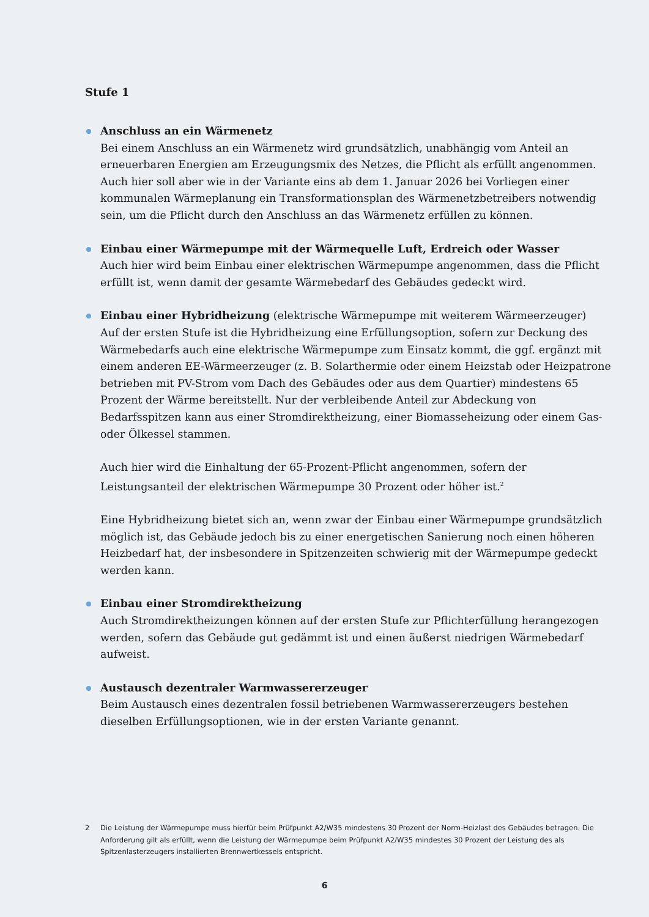Stufe 1
Anschluss an ein Wärmenetz
Bei einem Anschluss an ein Wärmenetz wird grundsätzlich, unabhängig vom Anteil an erneuerbaren Energien am Erzeugungsmix des Netzes, die Pflicht als erfüllt angenommen. Auch hier soll aber wie in der Variante eins ab dem 1. Januar 2026 bei Vorliegen einer kommunalen Wärmeplanung ein Transformationsplan des Wärmenetzbetreibers notwendig sein, um die Pflicht durch den Anschluss an das Wärmenetz erfüllen zu können.
Einbau einer Wärmepumpe mit der Wärmequelle Luft, Erdreich oder Wasser
Auch hier wird beim Einbau einer elektrischen Wärmepumpe angenommen, dass die Pflicht erfüllt ist, wenn damit der gesamte Wärmebedarf des Gebäudes gedeckt wird.
Einbau einer Hybridheizung (elektrische Wärmepumpe mit weiterem Wärmeerzeuger)
Auf der ersten Stufe ist die Hybridheizung eine Erfüllungsoption, sofern zur Deckung des Wärmebedarfs auch eine elektrische Wärmepumpe zum Einsatz kommt, die ggf. ergänzt mit einem anderen EE-Wärmeerzeuger (z. B. Solarthermie oder einem Heizstab oder Heizpatrone betrieben mit PV-Strom vom Dach des Gebäudes oder aus dem Quartier) mindestens 65 Prozent der Wärme bereitstellt. Nur der verbleibende Anteil zur Abdeckung von Bedarfsspitzen kann aus einer Stromdirektheizung, einer Biomasseheizung oder einem Gas- oder Ölkessel stammen.
Auch hier wird die Einhaltung der 65-Prozent-Pflicht angenommen, sofern der Leistungsanteil der elektrischen Wärmepumpe 30 Prozent oder höher ist.<sup>2</sup>
Eine Hybridheizung bietet sich an, wenn zwar der Einbau einer Wärmepumpe grundsätzlich möglich ist, das Gebäude jedoch bis zu einer energetischen Sanierung noch einen höheren Heizbedarf hat, der insbesondere in Spitzenzeiten schwierig mit der Wärmepumpe gedeckt werden kann.
Einbau einer Stromdirektheizung
Auch Stromdirektheizungen können auf der ersten Stufe zur Pflichterfüllung herangezogen werden, sofern das Gebäude gut gedämmt ist und einen äußerst niedrigen Wärmebedarf aufweist.
Austausch dezentraler Warmwassererzeuger
Beim Austausch eines dezentralen fossil betriebenen Warmwassererzeugers bestehen dieselben Erfüllungsoptionen, wie in der ersten Variante genannt.
2 Die Leistung der Wärmepumpe muss hierfür beim Prüfpunkt A2/W35 mindestens 30 Prozent der Norm-Heizlast des Gebäudes betragen. Die Anforderung gilt als erfüllt, wenn die Leistung der Wärmepumpe beim Prüfpunkt A2/W35 mindestes 30 Prozent der Leistung des als Spitzenlasterzeugers installierten Brennwertkessels entspricht.
6